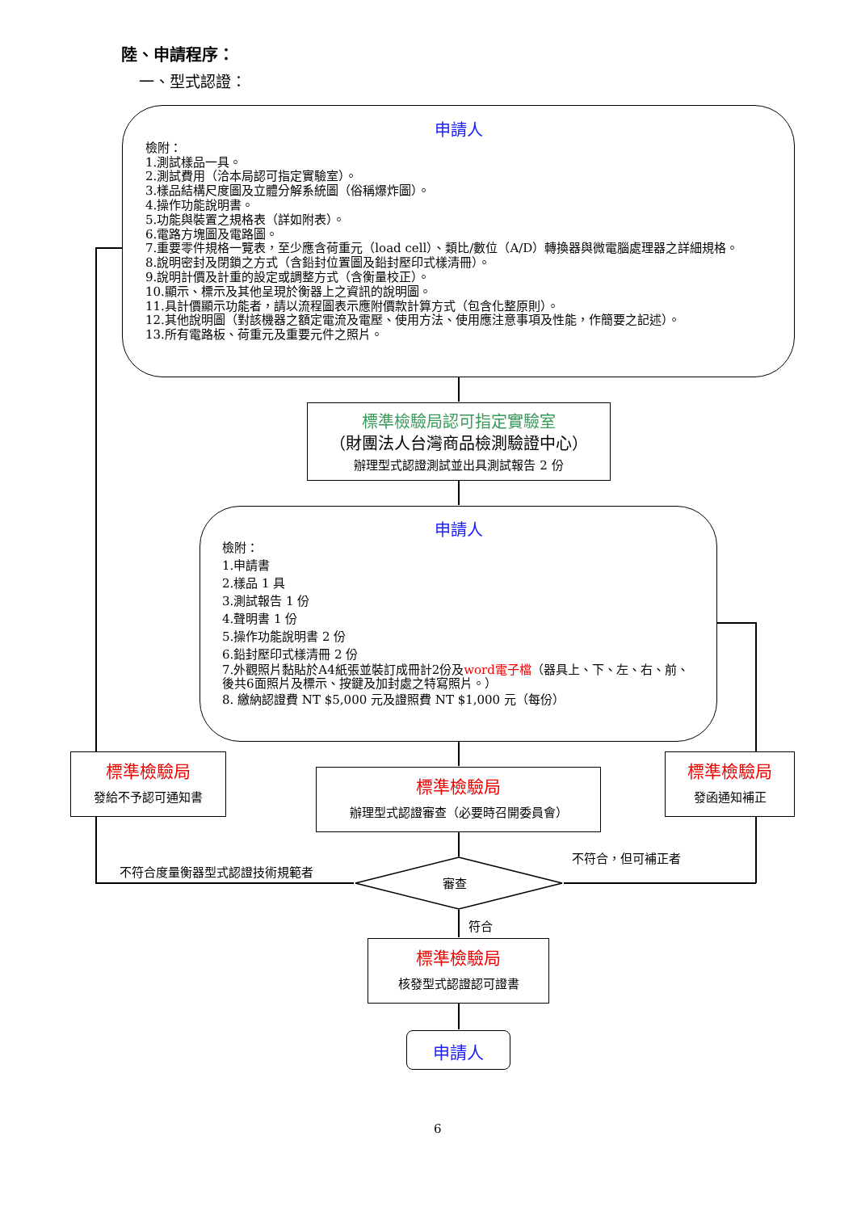陸、申請程序：
一、型式認證：
申請人
檢附：
1.測試樣品一具。
2.測試費用（洽本局認可指定實驗室）。
3.樣品結構尺度圖及立體分解系統圖（俗稱爆炸圖）。
4.操作功能說明書。
5.功能與裝置之規格表（詳如附表）。
6.電路方塊圖及電路圖。
7.重要零件規格一覽表，至少應含荷重元（load cell）、類比/數位（A/D）轉換器與微電腦處理器之詳細規格。
8.說明密封及閉鎖之方式（含鉛封位置圖及鉛封壓印式樣清冊）。
9.說明計價及計重的設定或調整方式（含衡量校正）。
10.顯示、標示及其他呈現於衡器上之資訊的說明圖。
11.具計價顯示功能者，請以流程圖表示應附價款計算方式（包含化整原則）。
12.其他說明圖（對該機器之額定電流及電壓、使用方法、使用應注意事項及性能，作簡要之記述）。
13.所有電路板、荷重元及重要元件之照片。
標準檢驗局認可指定實驗室
（財團法人台灣商品檢測驗證中心）
辦理型式認證測試並出具測試報告 2 份
申請人
檢附：
1.申請書
2.樣品 1 具
3.測試報告 1 份
4.聲明書 1 份
5.操作功能說明書 2 份
6.鉛封壓印式樣清冊 2 份
7.外觀照片黏貼於A4紙張並裝訂成冊計2份及word電子檔（器具上、下、左、右、前、後共6面照片及標示、按鍵及加封處之特寫照片。）
8. 繳納認證費 NT $5,000 元及證照費 NT $1,000 元（每份）
標準檢驗局
發給不予認可通知書
標準檢驗局
辦理型式認證審查（必要時召開委員會）
標準檢驗局
發函通知補正
審查
不符合度量衡器型式認證技術規範者
不符合，但可補正者
符合
標準檢驗局
核發型式認證認可證書
申請人
6